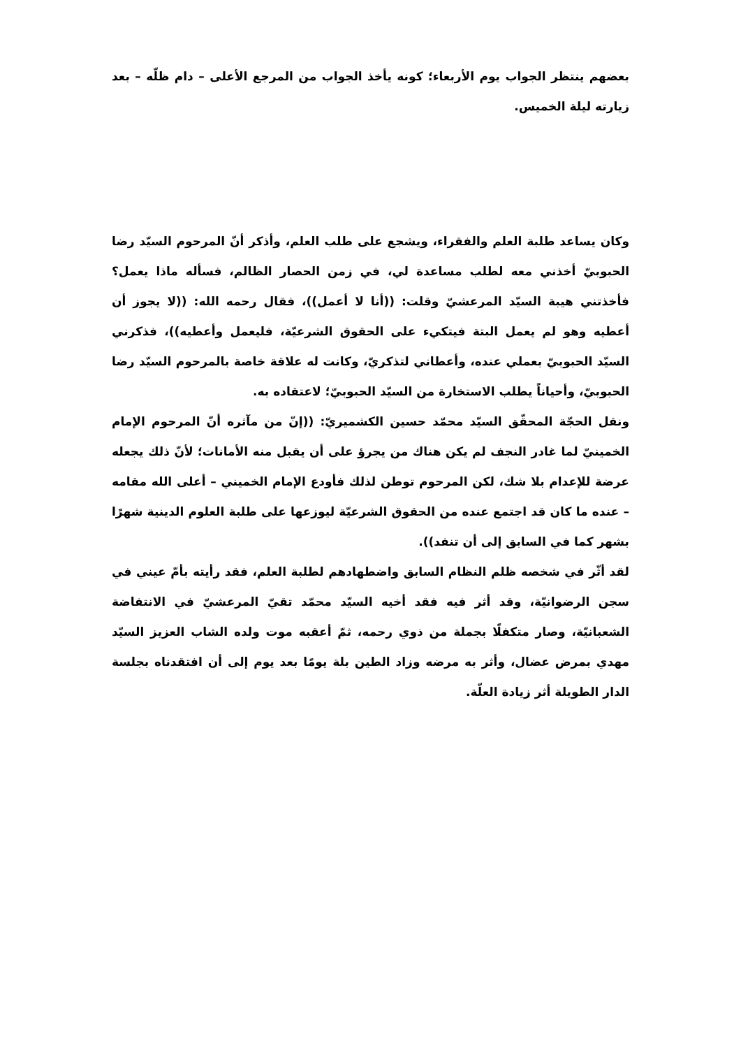بعضهم ينتظر الجواب يوم الأربعاء؛ كونه يأخذ الجواب من المرجع الأعلى – دام ظلّه – بعد زيارته ليلة الخميس.
وكان يساعد طلبة العلم والفقراء، ويشجع على طلب العلم، وأذكر أنّ المرحوم السيّد رضا الحبوبيّ أخذني معه لطلب مساعدة لي، في زمن الحصار الظالم، فسأله ماذا يعمل؟ فأخذتني هيبة السيّد المرعشيّ وقلت: ((أنا لا أعمل))، فقال رحمه الله: ((لا يجوز أن أعطيه وهو لم يعمل البتة فيتكيء على الحقوق الشرعيّة، فليعمل وأعطيه))، فذكرني السيّد الحبوبيّ بعملي عنده، وأعطاني لتذكريّ، وكانت له علاقة خاصة بالمرحوم السيّد رضا الحبوبيّ، وأحياناً يطلب الاستخارة من السيّد الحبوبيّ؛ لاعتقاده به.
ونقل الحجّة المحقّق السيّد محمّد حسين الكشميريّ: ((إنّ من مآثره أنّ المرحوم الإمام الخمينيّ لما غادر النجف لم يكن هناك من يجرؤ على أن يقبل منه الأمانات؛ لأنّ ذلك يجعله عرضة للإعدام بلا شك، لكن المرحوم توطن لذلك فأودع الإمام الخميني – أعلى الله مقامه – عنده ما كان قد اجتمع عنده من الحقوق الشرعيّة ليوزعها على طلبة العلوم الدينية شهرًا بشهر كما في السابق إلى أن تنفد)).
لقد أثّر في شخصه ظلم النظام السابق واضطهادهم لطلبة العلم، فقد رأيته بأمّ عيني في سجن الرضوانيّة، وقد أثر فيه فقد أخيه السيّد محمّد تقيّ المرعشيّ في الانتفاضة الشعبانيّة، وصار متكفلًا بجملة من ذوي رحمه، ثمّ أعقبه موت ولده الشاب العزيز السيّد مهدي بمرض عضال، وأثر به مرضه وزاد الطين بلة يومًا بعد يوم إلى أن افتقدناه بجلسة الدار الطويلة أثر زيادة العلّة.